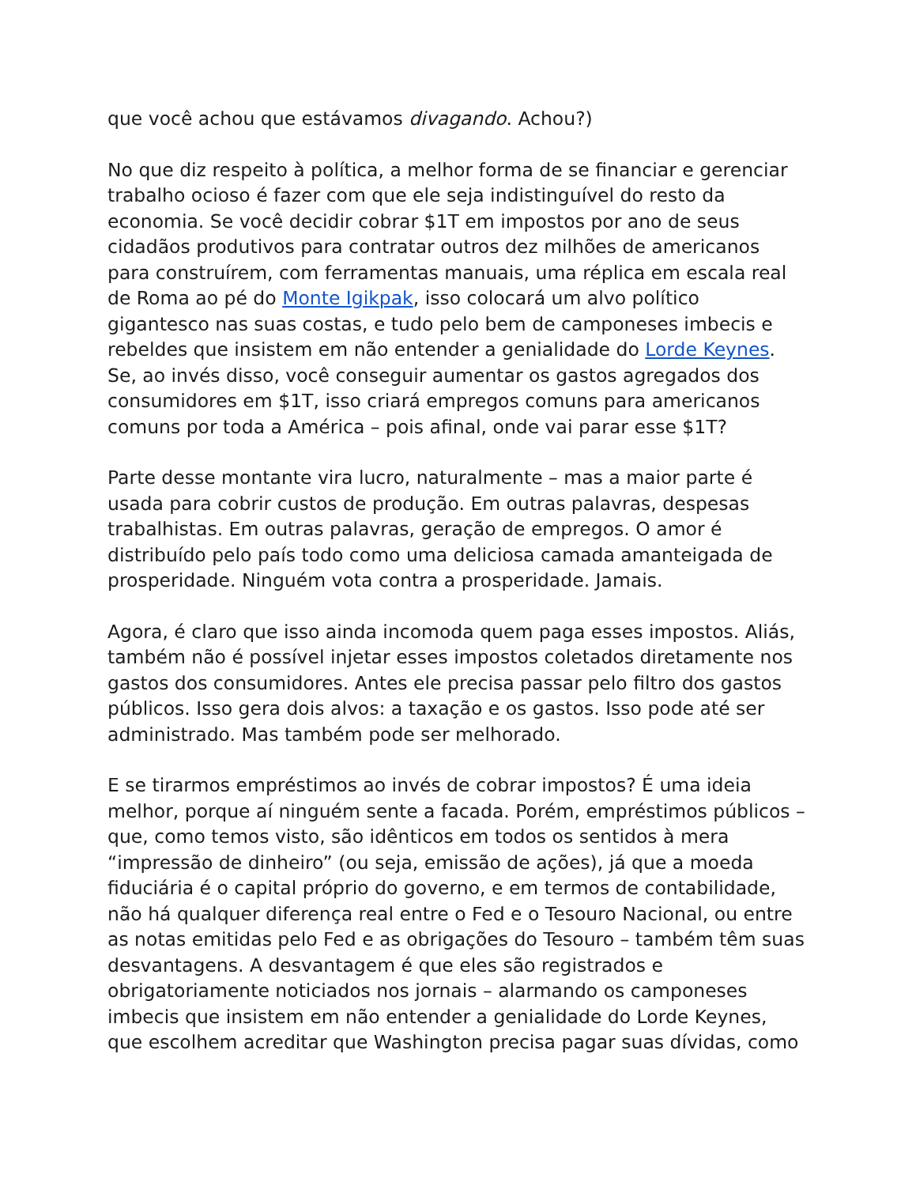que você achou que estávamos divagando. Achou?)
No que diz respeito à política, a melhor forma de se financiar e gerenciar trabalho ocioso é fazer com que ele seja indistinguível do resto da economia. Se você decidir cobrar $1T em impostos por ano de seus cidadãos produtivos para contratar outros dez milhões de americanos para construírem, com ferramentas manuais, uma réplica em escala real de Roma ao pé do Monte Igikpak, isso colocará um alvo político gigantesco nas suas costas, e tudo pelo bem de camponeses imbecis e rebeldes que insistem em não entender a genialidade do Lorde Keynes. Se, ao invés disso, você conseguir aumentar os gastos agregados dos consumidores em $1T, isso criará empregos comuns para americanos comuns por toda a América – pois afinal, onde vai parar esse $1T?
Parte desse montante vira lucro, naturalmente – mas a maior parte é usada para cobrir custos de produção. Em outras palavras, despesas trabalhistas. Em outras palavras, geração de empregos. O amor é distribuído pelo país todo como uma deliciosa camada amanteigada de prosperidade. Ninguém vota contra a prosperidade. Jamais.
Agora, é claro que isso ainda incomoda quem paga esses impostos. Aliás, também não é possível injetar esses impostos coletados diretamente nos gastos dos consumidores. Antes ele precisa passar pelo filtro dos gastos públicos. Isso gera dois alvos: a taxação e os gastos. Isso pode até ser administrado. Mas também pode ser melhorado.
E se tirarmos empréstimos ao invés de cobrar impostos? É uma ideia melhor, porque aí ninguém sente a facada. Porém, empréstimos públicos – que, como temos visto, são idênticos em todos os sentidos à mera “impressão de dinheiro” (ou seja, emissão de ações), já que a moeda fiduciária é o capital próprio do governo, e em termos de contabilidade, não há qualquer diferença real entre o Fed e o Tesouro Nacional, ou entre as notas emitidas pelo Fed e as obrigações do Tesouro – também têm suas desvantagens. A desvantagem é que eles são registrados e obrigatoriamente noticiados nos jornais – alarmando os camponeses imbecis que insistem em não entender a genialidade do Lorde Keynes, que escolhem acreditar que Washington precisa pagar suas dívidas, como